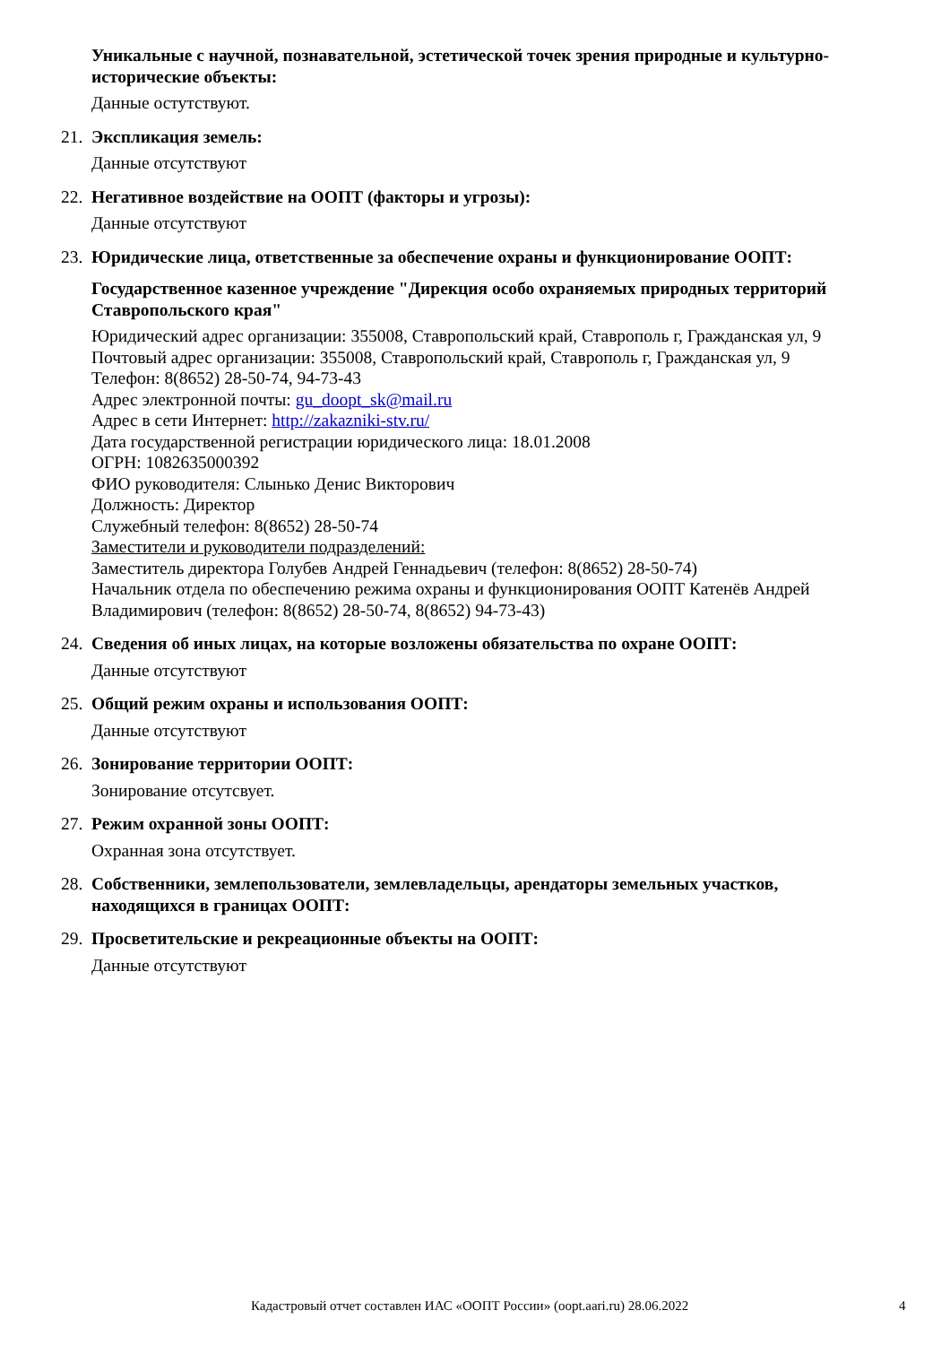Уникальные с научной, познавательной, эстетической точек зрения природные и культурно-исторические объекты:
Данные остутствуют.
21.
Экспликация земель:
Данные отсутствуют
22.
Негативное воздействие на ООПТ (факторы и угрозы):
Данные отсутствуют
23.
Юридические лица, ответственные за обеспечение охраны и функционирование ООПТ:
Государственное казенное учреждение "Дирекция особо охраняемых природных территорий Ставропольского края"
Юридический адрес организации: 355008, Ставропольский край, Ставрополь г, Гражданская ул, 9
Почтовый адрес организации: 355008, Ставропольский край, Ставрополь г, Гражданская ул, 9
Телефон: 8(8652) 28-50-74, 94-73-43
Адрес электронной почты: gu_doopt_sk@mail.ru
Адрес в сети Интернет: http://zakazniki-stv.ru/
Дата государственной регистрации юридического лица: 18.01.2008
ОГРН: 1082635000392
ФИО руководителя: Слынько Денис Викторович
Должность: Директор
Служебный телефон: 8(8652) 28-50-74
Заместители и руководители подразделений:
Заместитель директора Голубев Андрей Геннадьевич (телефон: 8(8652) 28-50-74)
Начальник отдела по обеспечению режима охраны и функционирования ООПТ Катенёв Андрей Владимирович (телефон: 8(8652) 28-50-74, 8(8652) 94-73-43)
24.
Сведения об иных лицах, на которые возложены обязательства по охране ООПТ:
Данные отсутствуют
25.
Общий режим охраны и использования ООПТ:
Данные отсутствуют
26.
Зонирование территории ООПТ:
Зонирование отсутсвует.
27.
Режим охранной зоны ООПТ:
Охранная зона отсутствует.
28.
Собственники, землепользователи, землевладельцы, арендаторы земельных участков, находящихся в границах ООПТ:
29.
Просветительские и рекреационные объекты на ООПТ:
Данные отсутствуют
Кадастровый отчет составлен ИАС «ООПТ России» (oopt.aari.ru) 28.06.2022 4